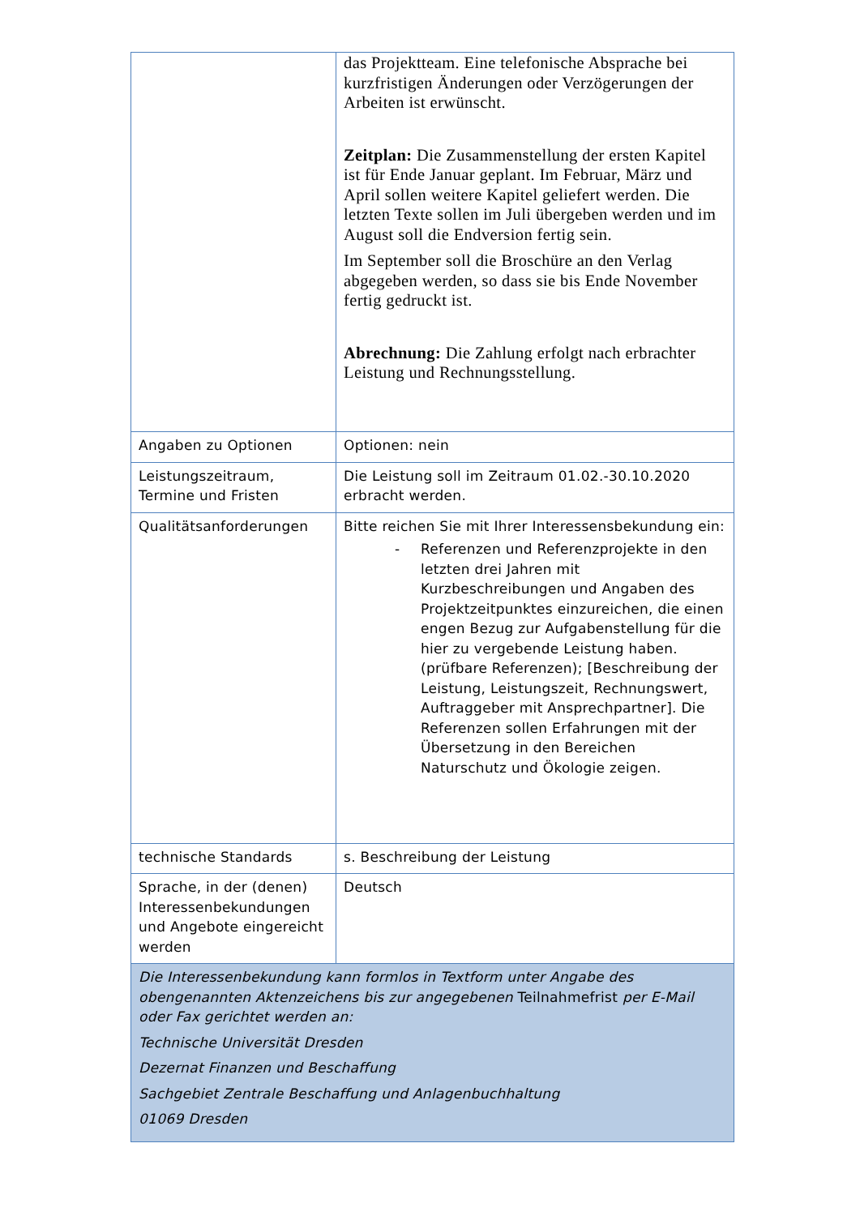| | das Projektteam. Eine telefonische Absprache bei kurzfristigen Änderungen oder Verzögerungen der Arbeiten ist erwünscht. Zeitplan: Die Zusammenstellung der ersten Kapitel ist für Ende Januar geplant. Im Februar, März und April sollen weitere Kapitel geliefert werden. Die letzten Texte sollen im Juli übergeben werden und im August soll die Endversion fertig sein. Im September soll die Broschüre an den Verlag abgegeben werden, so dass sie bis Ende November fertig gedruckt ist. Abrechnung: Die Zahlung erfolgt nach erbrachter Leistung und Rechnungsstellung. |
| Angaben zu Optionen | Optionen: nein |
| Leistungszeitraum, Termine und Fristen | Die Leistung soll im Zeitraum 01.02.-30.10.2020 erbracht werden. |
| Qualitätsanforderungen | Bitte reichen Sie mit Ihrer Interessensbekundung ein: - Referenzen und Referenzprojekte in den letzten drei Jahren mit Kurzbeschreibungen und Angaben des Projektzeitpunktes einzureichen, die einen engen Bezug zur Aufgabenstellung für die hier zu vergebende Leistung haben. (prüfbare Referenzen); [Beschreibung der Leistung, Leistungszeit, Rechnungswert, Auftraggeber mit Ansprechpartner]. Die Referenzen sollen Erfahrungen mit der Übersetzung in den Bereichen Naturschutz und Ökologie zeigen. |
| technische Standards | s. Beschreibung der Leistung |
| Sprache, in der (denen) Interessenbekundungen und Angebote eingereicht werden | Deutsch |
| Die Interessenbekundung kann formlos in Textform unter Angabe des obengenannten Aktenzeichens bis zur angegebenen Teilnahmefrist per E-Mail oder Fax gerichtet werden an: Technische Universität Dresden Dezernat Finanzen und Beschaffung Sachgebiet Zentrale Beschaffung und Anlagenbuchhaltung 01069 Dresden | |